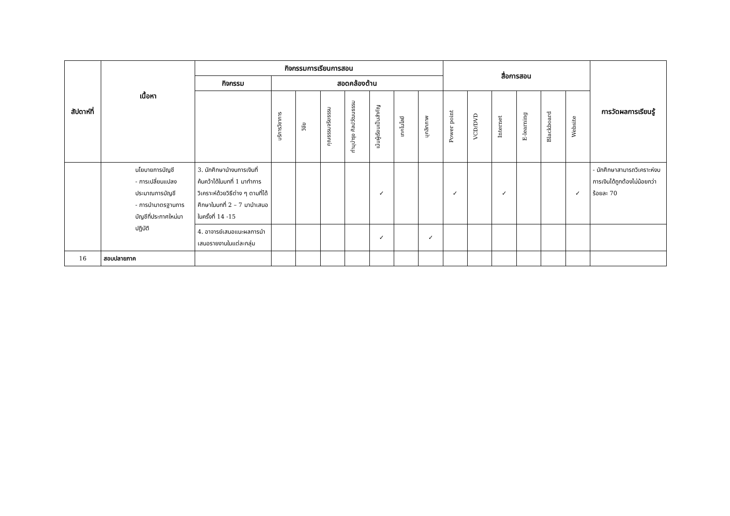| สัปดาห์ที่ | เนื้อหา | กิจกรรมการเรียนการสอน | | | | | | | | สื่อการสอน | | | | | | การวัดผลการเรียนรู้ |
| --- | --- | --- | --- | --- | --- | --- | --- | --- | --- | --- | --- | --- | --- | --- | --- | --- |
| | | กิจกรรม | สอดคล้องด้าน | | | | | | | | | | | | | |
| | | | บริการวิชาการ | วิจัย | คุณธรรมจริยธรรม | ทำนุบำรุง ศิลปวัฒนธรรม | เน้นผู้เรียนเป็นสำคัญ | เทคโนโลยี | บุคลิกภาพ | Power point | VCD/DVD | Internet | E-learning | Blackboard | Website | |
| | นโยบายการบัญชี - การเปลี่ยนแปลงประมาณการบัญชี - การนำมาตรฐานการบัญชีที่ประกาศใหม่มาปฏิบัติ | 3. นักศึกษานำงบการเงินที่ค้นคว้าได้ในบทที่ 1 มาทำการวิเคราะห์ด้วยวิธีต่าง ๆ ตามที่ได้ศึกษาในบทที่ 2 – 7 มานำเสนอในครั้งที่ 14 -15 | | | | | ✓ | | | ✓ | | ✓ | | | ✓ | - นักศึกษาสามารถวิเคราะห์งบการเงินได้ถูกต้องไม่น้อยกว่าร้อยละ 70 |
| | | 4. อาจารย์เสนอแนะผลการนำเสนอรายงานในแต่ละกลุ่ม | | | | | ✓ | | ✓ | | | | | | | |
| 16 | สอบปลายภาค | | | | | | | | | | | | | | | |